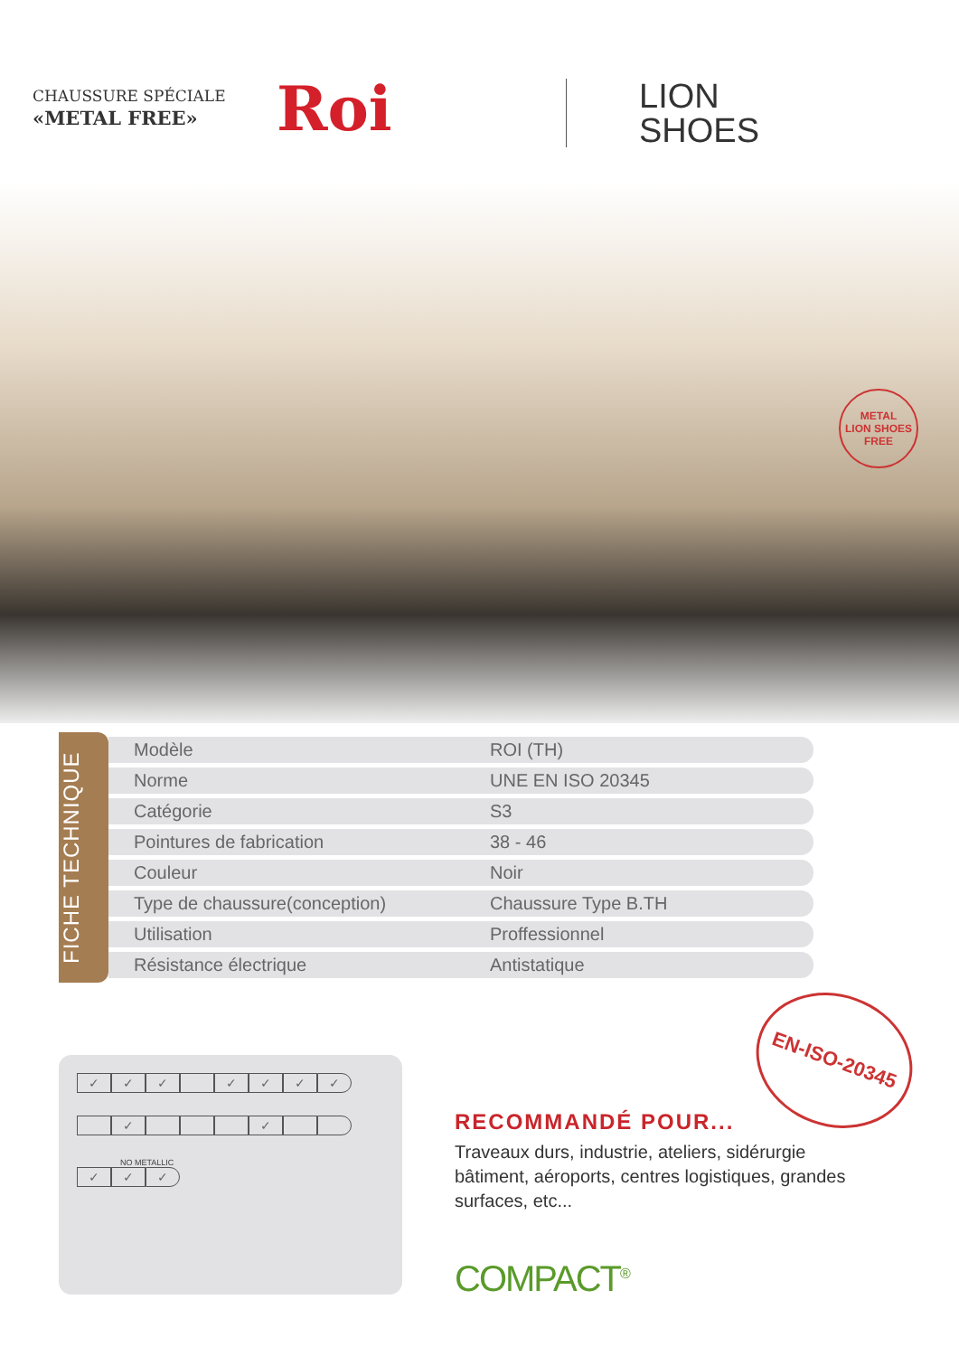CHAUSSURE SPÉCIALE
«METAL FREE»
Roi
LION
SHOES
METAL
LION SHOES
FREE
FICHE TECHNIQUE
| Modèle | ROI (TH) |
| Norme | UNE EN ISO 20345 |
| Catégorie | S3 |
| Pointures de fabrication | 38 - 46 |
| Couleur | Noir |
| Type de chaussure(conception) | Chaussure Type B.TH |
| Utilisation | Proffessionnel |
| Résistance électrique | Antistatique |
EN-ISO-20345
| ✓ | ✓ | ✓ | | ✓ | ✓ | ✓ | ✓ |
| | ✓ | | | | ✓ | | |
NO METALLIC
| ✓ | ✓ | ✓ |
RECOMMANDÉ POUR...
Traveaux durs, industrie, ateliers, sidérurgie bâtiment, aéroports, centres logistiques, grandes surfaces, etc...
COMPACT<sup>®</sup>